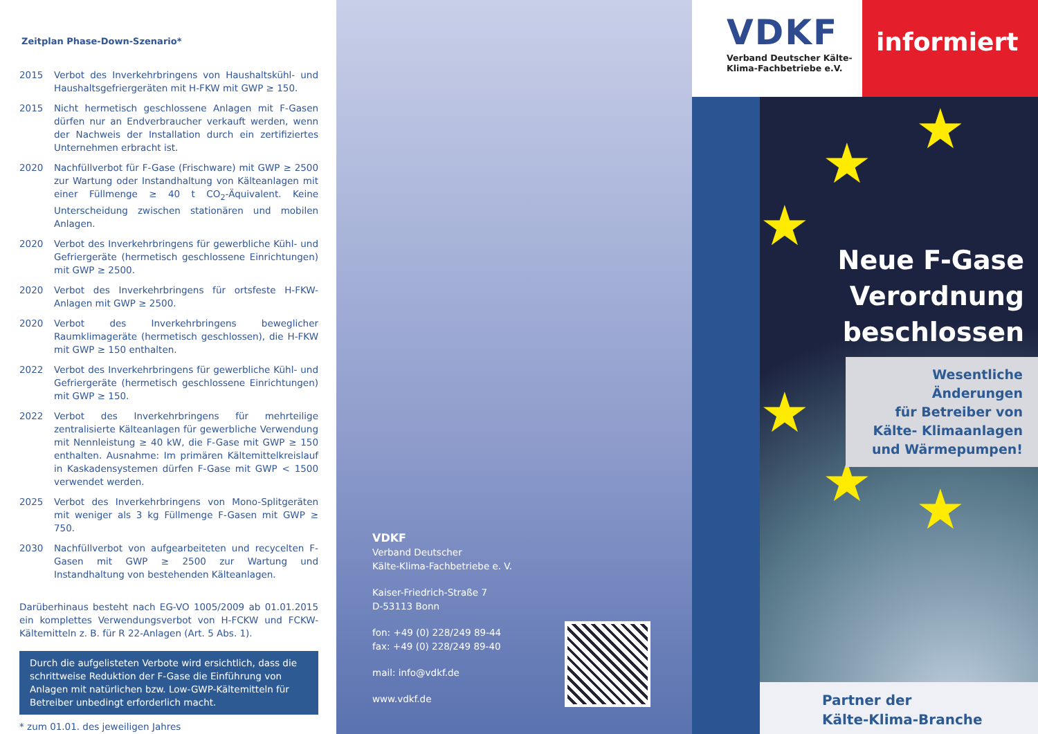Zeitplan Phase-Down-Szenario*
2015 Verbot des Inverkehrbringens von Haushaltskühl- und Haushaltsgefriergeräten mit H-FKW mit GWP ≥ 150.
2015 Nicht hermetisch geschlossene Anlagen mit F-Gasen dürfen nur an Endverbraucher verkauft werden, wenn der Nachweis der Installation durch ein zertifiziertes Unternehmen erbracht ist.
2020 Nachfüllverbot für F-Gase (Frischware) mit GWP ≥ 2500 zur Wartung oder Instandhaltung von Kälteanlagen mit einer Füllmenge ≥ 40 t CO<sub>2</sub>-Äquivalent. Keine Unterscheidung zwischen stationären und mobilen Anlagen.
2020 Verbot des Inverkehrbringens für gewerbliche Kühl- und Gefriergeräte (hermetisch geschlossene Einrichtungen) mit GWP ≥ 2500.
2020 Verbot des Inverkehrbringens für ortsfeste H-FKW-Anlagen mit GWP ≥ 2500.
2020 Verbot des Inverkehrbringens beweglicher Raumklimageräte (hermetisch geschlossen), die H-FKW mit GWP ≥ 150 enthalten.
2022 Verbot des Inverkehrbringens für gewerbliche Kühl- und Gefriergeräte (hermetisch geschlossene Einrichtungen) mit GWP ≥ 150.
2022 Verbot des Inverkehrbringens für mehrteilige zentralisierte Kälteanlagen für gewerbliche Verwendung mit Nennleistung ≥ 40 kW, die F-Gase mit GWP ≥ 150 enthalten. Ausnahme: Im primären Kältemittelkreislauf in Kaskadensystemen dürfen F-Gase mit GWP < 1500 verwendet werden.
2025 Verbot des Inverkehrbringens von Mono-Splitgeräten mit weniger als 3 kg Füllmenge F-Gasen mit GWP ≥ 750.
2030 Nachfüllverbot von aufgearbeiteten und recycelten F-Gasen mit GWP ≥ 2500 zur Wartung und Instandhaltung von bestehenden Kälteanlagen.
Darüberhinaus besteht nach EG-VO 1005/2009 ab 01.01.2015 ein komplettes Verwendungsverbot von H-FCKW und FCKW-Kältemitteln z. B. für R 22-Anlagen (Art. 5 Abs. 1).
Durch die aufgelisteten Verbote wird ersichtlich, dass die schrittweise Reduktion der F-Gase die Einführung von Anlagen mit natürlichen bzw. Low-GWP-Kältemitteln für Betreiber unbedingt erforderlich macht.
* zum 01.01. des jeweiligen Jahres
VDKF
Verband Deutscher
Kälte-Klima-Fachbetriebe e. V.
Kaiser-Friedrich-Straße 7
D-53113 Bonn
fon: +49 (0) 228/249 89-44
fax: +49 (0) 228/249 89-40
mail: info@vdkf.de
www.vdkf.de
VDKF
Verband Deutscher Kälte-
Klima-Fachbetriebe e.V.
informiert
★
★
★
★
★ ★
Neue F-Gase
Verordnung
beschlossen
Wesentliche Änderungen
für Betreiber von
Kälte- Klimaanlagen
und Wärmepumpen!
Partner der
Kälte-Klima-Branche